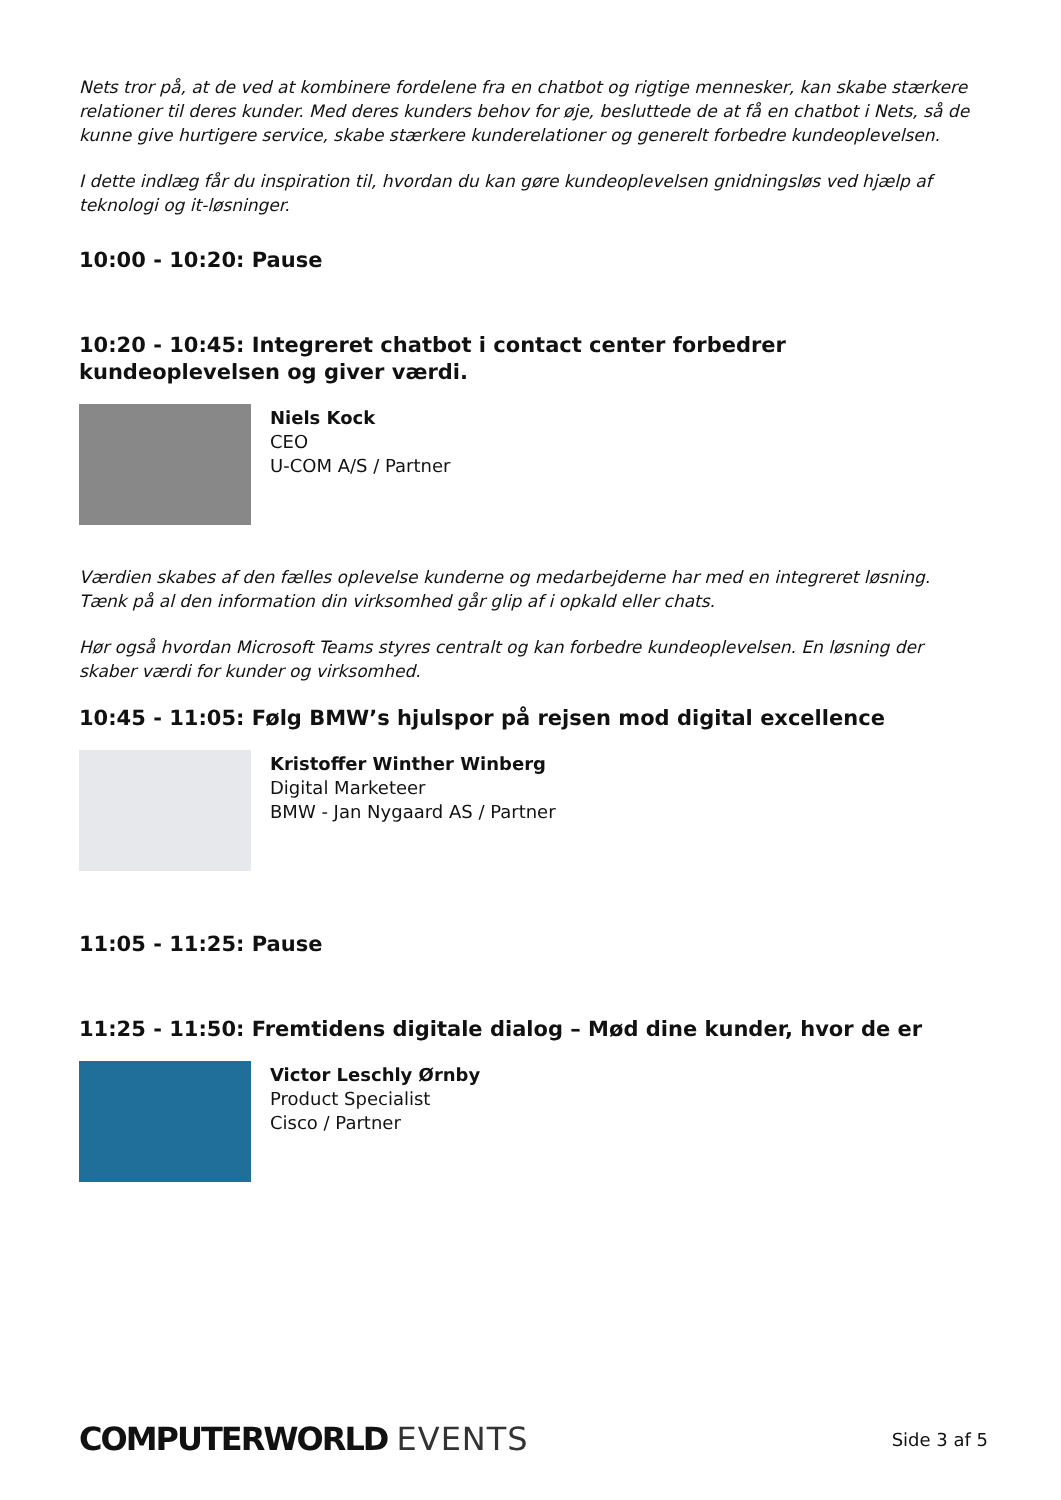Nets tror på, at de ved at kombinere fordelene fra en chatbot og rigtige mennesker, kan skabe stærkere relationer til deres kunder. Med deres kunders behov for øje, besluttede de at få en chatbot i Nets, så de kunne give hurtigere service, skabe stærkere kunderelationer og generelt forbedre kundeoplevelsen.
I dette indlæg får du inspiration til, hvordan du kan gøre kundeoplevelsen gnidningsløs ved hjælp af teknologi og it-løsninger.
10:00 - 10:20: Pause
10:20 - 10:45: Integreret chatbot i contact center forbedrer kundeoplevelsen og giver værdi.
Niels Kock
CEO
U-COM A/S / Partner
Værdien skabes af den fælles oplevelse kunderne og medarbejderne har med en integreret løsning. Tænk på al den information din virksomhed går glip af i opkald eller chats.
Hør også hvordan Microsoft Teams styres centralt og kan forbedre kundeoplevelsen. En løsning der skaber værdi for kunder og virksomhed.
10:45 - 11:05: Følg BMW’s hjulspor på rejsen mod digital excellence
Kristoffer Winther Winberg
Digital Marketeer
BMW - Jan Nygaard AS / Partner
11:05 - 11:25: Pause
11:25 - 11:50: Fremtidens digitale dialog – Mød dine kunder, hvor de er
Victor Leschly Ørnby
Product Specialist
Cisco / Partner
COMPUTERWORLD EVENTS
Side 3 af 5